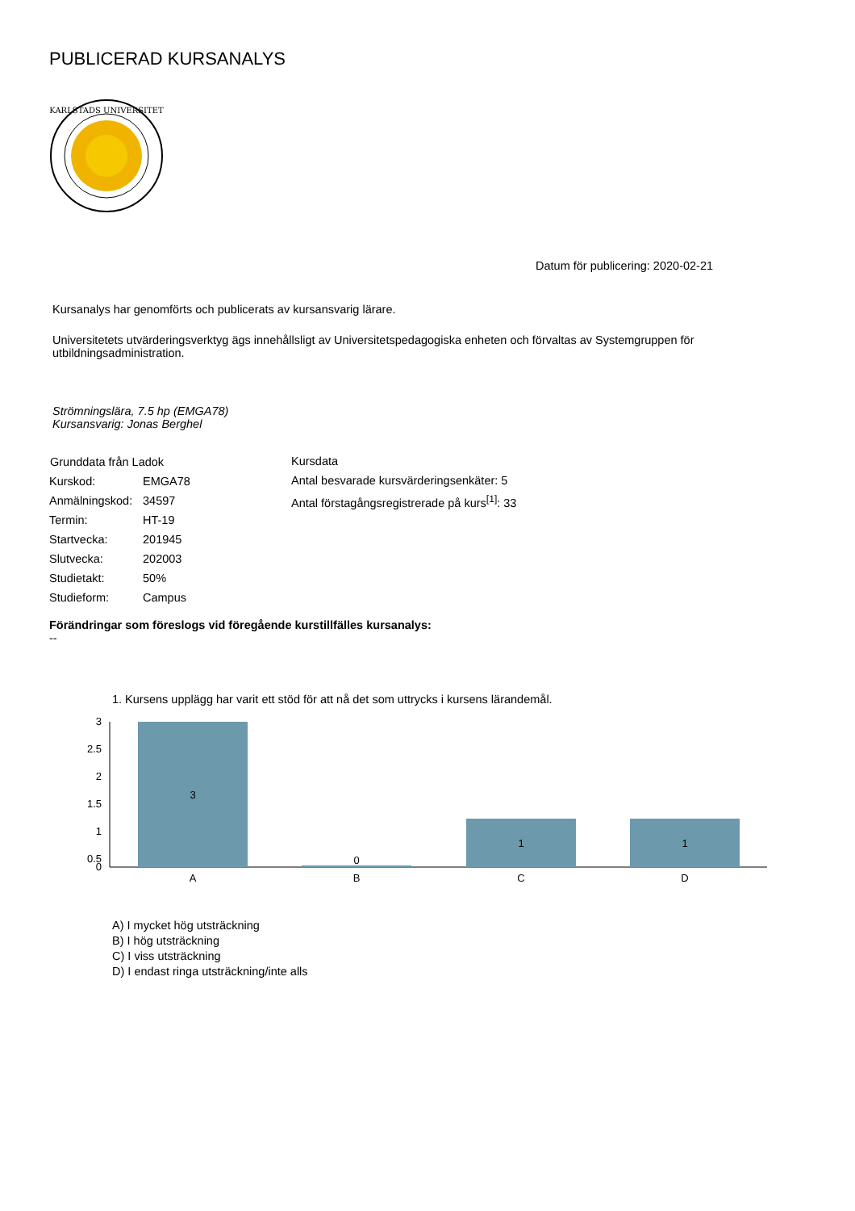PUBLICERAD KURSANALYS
KARLSTADS UNIVERSITET
Datum för publicering: 2020-02-21
Kursanalys har genomförts och publicerats av kursansvarig lärare.
Universitetets utvärderingsverktyg ägs innehållsligt av Universitetspedagogiska enheten och förvaltas av Systemgruppen för utbildningsadministration.
Strömningslära, 7.5 hp (EMGA78)
Kursansvarig: Jonas Berghel
| Grunddata från Ladok | |
| --- | --- |
| Kurskod: | EMGA78 |
| Anmälningskod: | 34597 |
| Termin: | HT-19 |
| Startvecka: | 201945 |
| Slutvecka: | 202003 |
| Studietakt: | 50% |
| Studieform: | Campus |
Kursdata
Antal besvarade kursvärderingsenkäter: 5
Antal förstagångsregistrerade på kurs<sup>[1]</sup>: 33
Förändringar som föreslogs vid föregående kurstillfälles kursanalys:
--
1. Kursens upplägg har varit ett stöd för att nå det som uttrycks i kursens lärandemål.
3
2.5
2
1.5
1
0.5
0
3
0
1
1
A
B
C
D
A) I mycket hög utsträckning
B) I hög utsträckning
C) I viss utsträckning
D) I endast ringa utsträckning/inte alls